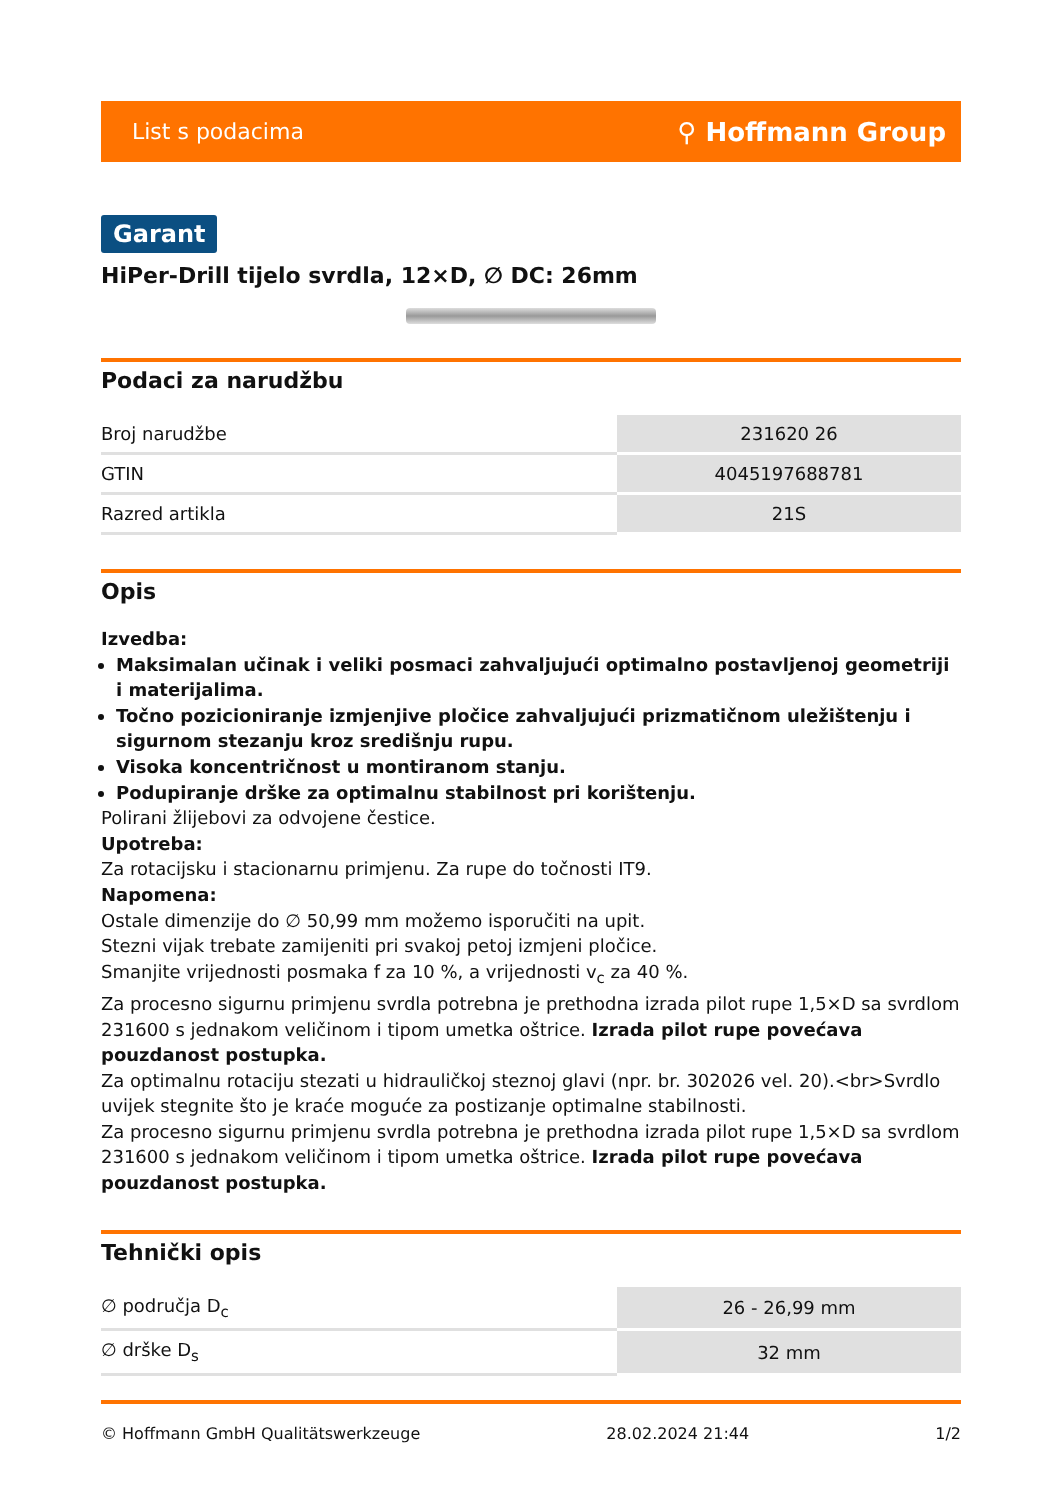List s podacima ⚲ Hoffmann Group
Garant
HiPer-Drill tijelo svrdla, 12×D, ∅ DC: 26mm
Podaci za narudžbu
| Broj narudžbe | 231620 26 |
| GTIN | 4045197688781 |
| Razred artikla | 21S |
Opis
Izvedba:
Maksimalan učinak i veliki posmaci zahvaljujući optimalno postavljenoj geometriji i materijalima.
Točno pozicioniranje izmjenjive pločice zahvaljujući prizmatičnom uležištenju i sigurnom stezanju kroz središnju rupu.
Visoka koncentričnost u montiranom stanju.
Podupiranje drške za optimalnu stabilnost pri korištenju.
Polirani žlijebovi za odvojene čestice.
Upotreba:
Za rotacijsku i stacionarnu primjenu. Za rupe do točnosti IT9.
Napomena:
Ostale dimenzije do ∅ 50,99 mm možemo isporučiti na upit.
Stezni vijak trebate zamijeniti pri svakoj petoj izmjeni pločice.
Smanjite vrijednosti posmaka f za 10 %, a vrijednosti v<sub>c</sub> za 40 %.
Za procesno sigurnu primjenu svrdla potrebna je prethodna izrada pilot rupe 1,5×D sa svrdlom 231600 s jednakom veličinom i tipom umetka oštrice. Izrada pilot rupe povećava pouzdanost postupka.
Za optimalnu rotaciju stezati u hidrauličkoj steznoj glavi (npr. br. 302026 vel. 20).<br>Svrdlo uvijek stegnite što je kraće moguće za postizanje optimalne stabilnosti.
Za procesno sigurnu primjenu svrdla potrebna je prethodna izrada pilot rupe 1,5×D sa svrdlom 231600 s jednakom veličinom i tipom umetka oštrice. Izrada pilot rupe povećava pouzdanost postupka.
Tehnički opis
| ∅ područja D<sub>c</sub> | 26 - 26,99 mm |
| ∅ drške D<sub>s</sub> | 32 mm |
© Hoffmann GmbH Qualitätswerkzeuge 28.02.2024 21:44 1/2